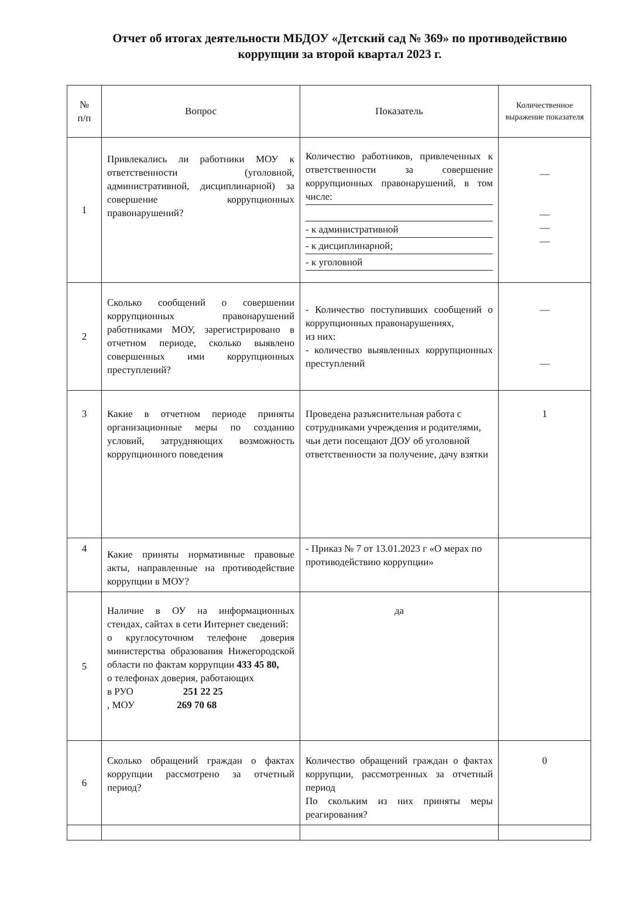Отчет об итогах деятельности МБДОУ «Детский сад № 369» по противодействию коррупции за второй квартал 2023 г.
| № п/п | Вопрос | Показатель | Количественное выражение показателя |
| --- | --- | --- | --- |
| 1 | Привлекались ли работники МОУ к ответственности (уголовной, административной, дисциплинарной) за совершение коррупционных правонарушений? | Количество работников, привлеченных к ответственности за совершение коррупционных правонарушений, в том числе: - к административной - к дисциплинарной; - к уголовной | — — — — |
| 2 | Сколько сообщений о совершении коррупционных правонарушений работниками МОУ, зарегистрировано в отчетном периоде, сколько выявлено совершенных ими коррупционных преступлений? | - Количество поступивших сообщений о коррупционных правонарушениях, из них: - количество выявленных коррупционных преступлений | — — |
| 3 | Какие в отчетном периоде приняты организационные меры по созданию условий, затрудняющих возможность коррупционного поведения | Проведена разъяснительная работа с сотрудниками учреждения и родителями, чьи дети посещают ДОУ об уголовной ответственности за получение, дачу взятки | 1 |
| 4 | Какие приняты нормативные правовые акты, направленные на противодействие коррупции в МОУ? | - Приказ № 7 от 13.01.2023 г «О мерах по противодействию коррупции» | |
| 5 | Наличие в ОУ на информационных стендах, сайтах в сети Интернет сведений: о круглосуточном телефоне доверия министерства образования Нижегородской области по фактам коррупции 433 45 80, о телефонах доверия, работающих в РУО 251 22 25 , МОУ 269 70 68 | да | |
| 6 | Сколько обращений граждан о фактах коррупции рассмотрено за отчетный период? | Количество обращений граждан о фактах коррупции, рассмотренных за отчетный период По скольким из них приняты меры реагирования? | 0 |